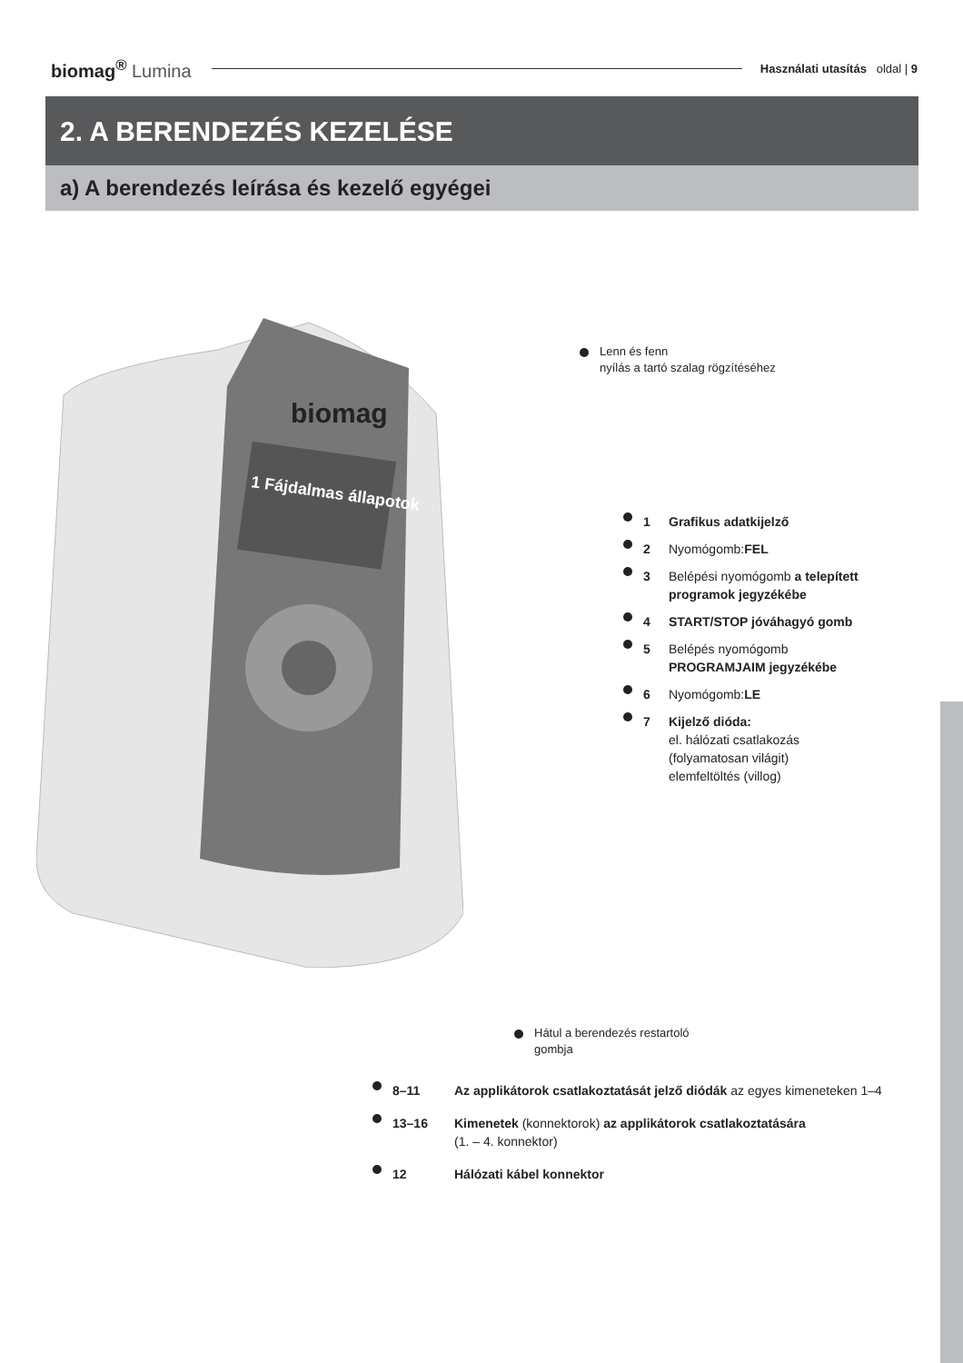biomag<sup>®</sup> Lumina
Használati utasítás oldal | 9
2. A BERENDEZÉS KEZELÉSE
a) A berendezés leírása és kezelő egyégei
1 Fájdalmas állapotok
biomag
Lenn és fenn
nyílás a tartó szalag rögzítéséhez
1 Grafikus adatkijelző
2 Nyomógomb:FEL
3 Belépési nyomógomb a telepített
programok jegyzékébe
4 START/STOP jóváhagyó gomb
5 Belépés nyomógomb
PROGRAMJAIM jegyzékébe
6 Nyomógomb:LE
7 Kijelző dióda:
el. hálózati csatlakozás
(folyamatosan világit)
elemfeltöltés (villog)
Hátul a berendezés restartoló
gombja
8–11 Az applikátorok csatlakoztatását jelző diódák az egyes kimeneteken 1–4
13–16 Kimenetek (konnektorok) az applikátorok csatlakoztatására
(1. – 4. konnektor)
12 Hálózati kábel konnektor